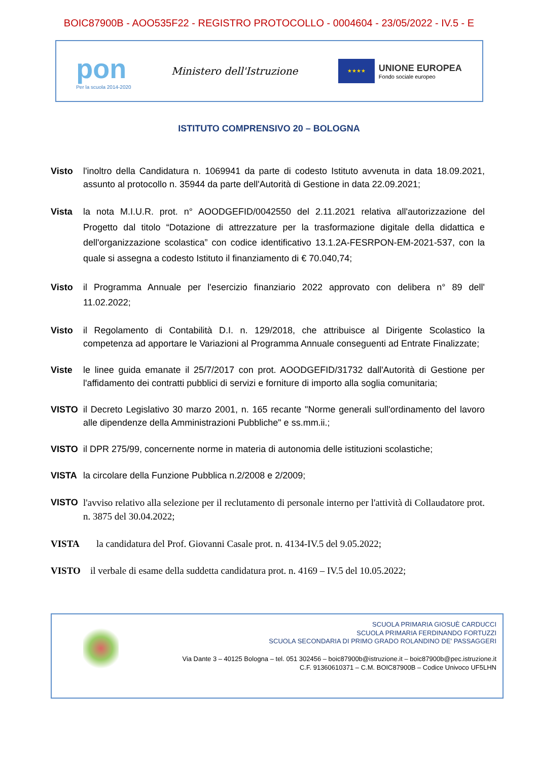BOIC87900B - AOO535F22 - REGISTRO PROTOCOLLO - 0004604 - 23/05/2022 - IV.5 - E
pon
Per la scuola 2014-2020
Ministero dell'Istruzione
★★★★
UNIONE EUROPEA
Fondo sociale europeo
ISTITUTO COMPRENSIVO 20 – BOLOGNA
Visto l'inoltro della Candidatura n. 1069941 da parte di codesto Istituto avvenuta in data 18.09.2021, assunto al protocollo n. 35944 da parte dell'Autorità di Gestione in data 22.09.2021;
Vista la nota M.I.U.R. prot. n° AOODGEFID/0042550 del 2.11.2021 relativa all'autorizzazione del Progetto dal titolo “Dotazione di attrezzature per la trasformazione digitale della didattica e dell'organizzazione scolastica” con codice identificativo 13.1.2A-FESRPON-EM-2021-537, con la quale si assegna a codesto Istituto il finanziamento di € 70.040,74;
Visto il Programma Annuale per l'esercizio finanziario 2022 approvato con delibera n° 89 dell' 11.02.2022;
Visto il Regolamento di Contabilità D.I. n. 129/2018, che attribuisce al Dirigente Scolastico la competenza ad apportare le Variazioni al Programma Annuale conseguenti ad Entrate Finalizzate;
Viste le linee guida emanate il 25/7/2017 con prot. AOODGEFID/31732 dall'Autorità di Gestione per l'affidamento dei contratti pubblici di servizi e forniture di importo alla soglia comunitaria;
VISTO il Decreto Legislativo 30 marzo 2001, n. 165 recante "Norme generali sull'ordinamento del lavoro alle dipendenze della Amministrazioni Pubbliche" e ss.mm.ii.;
VISTO il DPR 275/99, concernente norme in materia di autonomia delle istituzioni scolastiche;
VISTA la circolare della Funzione Pubblica n.2/2008 e 2/2009;
VISTO l'avviso relativo alla selezione per il reclutamento di personale interno per l'attività di Collaudatore prot. n. 3875 del 30.04.2022;
VISTA la candidatura del Prof. Giovanni Casale prot. n. 4134-IV.5 del 9.05.2022;
VISTO il verbale di esame della suddetta candidatura prot. n. 4169 – IV.5 del 10.05.2022;
SCUOLA PRIMARIA GIOSUÈ CARDUCCI
SCUOLA PRIMARIA FERDINANDO FORTUZZI
SCUOLA SECONDARIA DI PRIMO GRADO ROLANDINO DE' PASSAGGERI
Via Dante 3 – 40125 Bologna – tel. 051 302456 – boic87900b@istruzione.it – boic87900b@pec.istruzione.it
C.F. 91360610371 – C.M. BOIC87900B – Codice Univoco UF5LHN